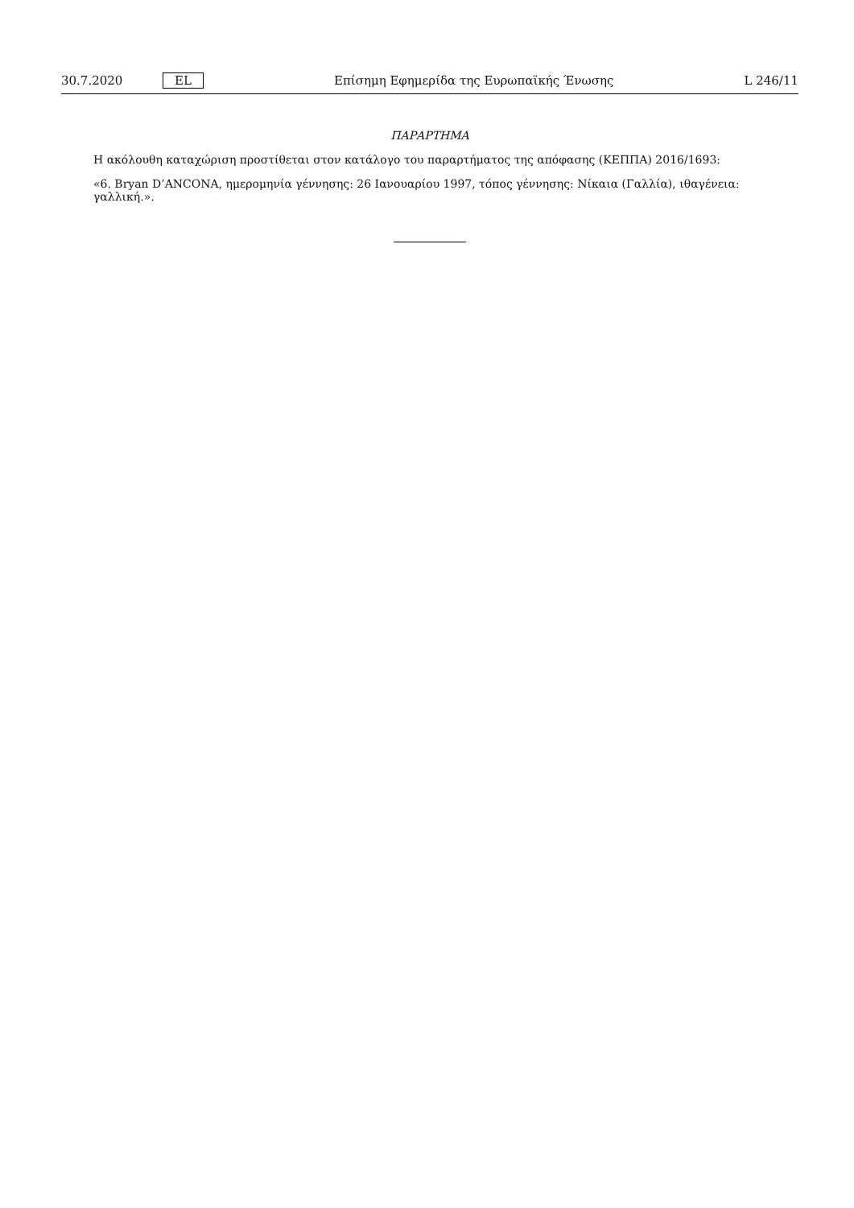30.7.2020 EL Επίσημη Εφημερίδα της Ευρωπαϊκής Ένωσης L 246/11
ΠΑΡΑΡΤΗΜΑ
Η ακόλουθη καταχώριση προστίθεται στον κατάλογο του παραρτήματος της απόφασης (ΚΕΠΠΑ) 2016/1693:
«6. Bryan D’ANCONA, ημερομηνία γέννησης: 26 Ιανουαρίου 1997, τόπος γέννησης: Νίκαια (Γαλλία), ιθαγένεια: γαλλική.».